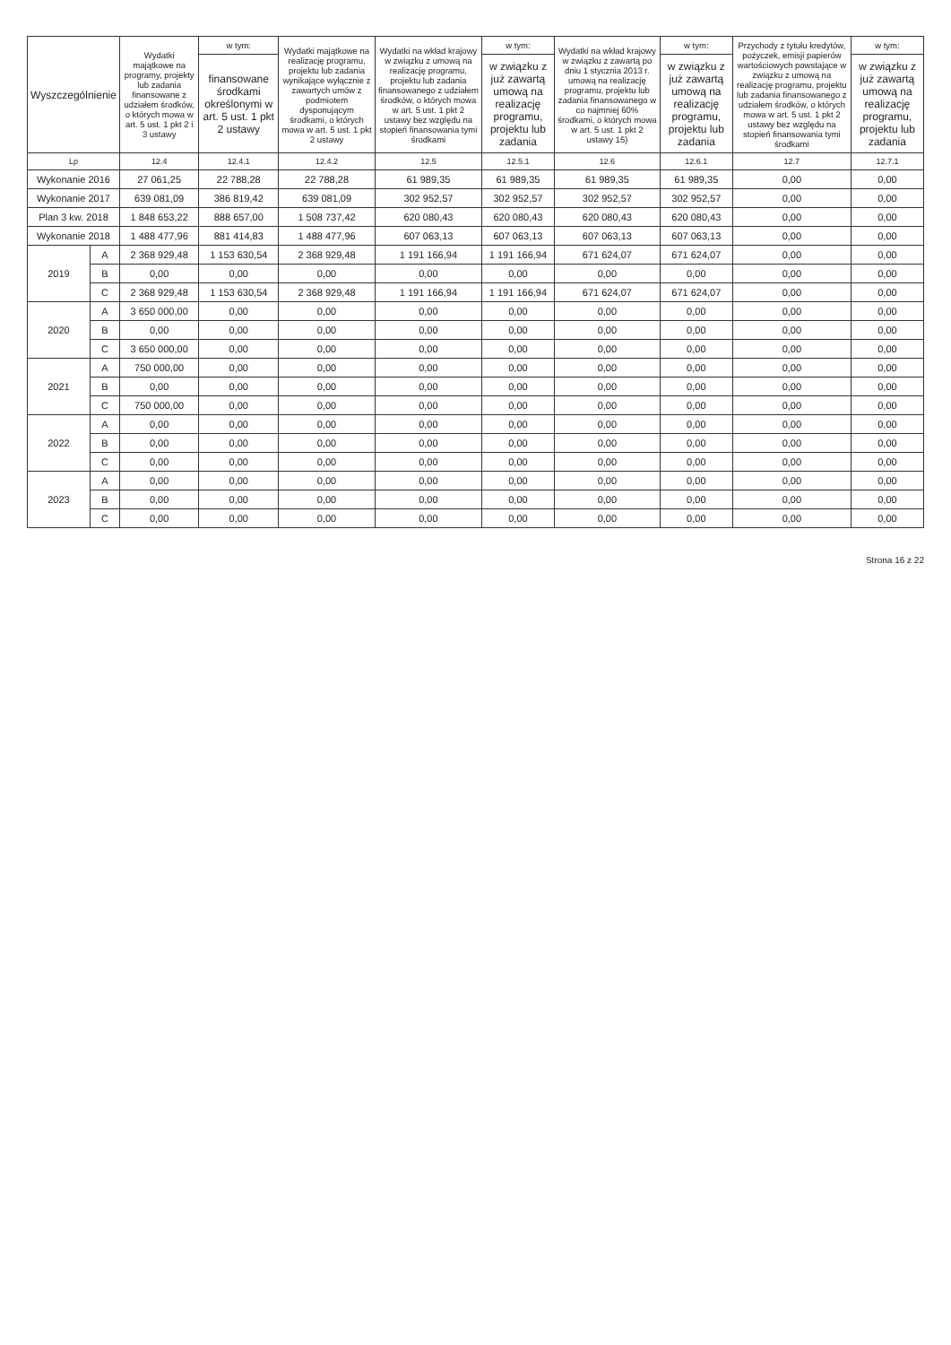| Wyszczególnienie | | Wydatki majątkowe na programy, projekty lub zadania finansowane z udziałem środków, o których mowa w art. 5 ust. 1 pkt 2 i 3 ustawy | w tym: | Wydatki majątkowe na realizację programu, projektu lub zadania wynikające wyłącznie z zawartych umów z podmiotem dysponującym środkami, o których mowa w art. 5 ust. 1 pkt 2 ustawy | Wydatki na wkład krajowy w związku z umową na realizację programu, projektu lub zadania finansowanego z udziałem środków, o których mowa w art. 5 ust. 1 pkt 2 ustawy bez względu na stopień finansowania tymi środkami | w tym: | Wydatki na wkład krajowy w związku z zawartą po dniu 1 stycznia 2013 r. umową na realizację programu, projektu lub zadania finansowanego w co najmniej 60% środkami, o których mowa w art. 5 ust. 1 pkt 2 ustawy 15) | w tym: | Przychody z tytułu kredytów, pożyczek, emisji papierów wartościowych powstające w związku z umową na realizację programu, projektu lub zadania finansowanego z udziałem środków, o których mowa w art. 5 ust. 1 pkt 2 ustawy bez względu na stopień finansowania tymi środkami | w tym: |
| --- | --- | --- | --- | --- | --- | --- | --- | --- | --- | --- |
| | | | finansowane środkami określonymi w art. 5 ust. 1 pkt 2 ustawy | | | w związku z już zawartą umową na realizację programu, projektu lub zadania | | w związku z już zawartą umową na realizację programu, projektu lub zadania | | w związku z już zawartą umową na realizację programu, projektu lub zadania |
| Lp | | 12.4 | 12.4.1 | 12.4.2 | 12.5 | 12.5.1 | 12.6 | 12.6.1 | 12.7 | 12.7.1 |
| Wykonanie 2016 | | 27 061,25 | 22 788,28 | 22 788,28 | 61 989,35 | 61 989,35 | 61 989,35 | 61 989,35 | 0,00 | 0,00 |
| Wykonanie 2017 | | 639 081,09 | 386 819,42 | 639 081,09 | 302 952,57 | 302 952,57 | 302 952,57 | 302 952,57 | 0,00 | 0,00 |
| Plan 3 kw. 2018 | | 1 848 653,22 | 888 657,00 | 1 508 737,42 | 620 080,43 | 620 080,43 | 620 080,43 | 620 080,43 | 0,00 | 0,00 |
| Wykonanie 2018 | | 1 488 477,96 | 881 414,83 | 1 488 477,96 | 607 063,13 | 607 063,13 | 607 063,13 | 607 063,13 | 0,00 | 0,00 |
| 2019 | A | 2 368 929,48 | 1 153 630,54 | 2 368 929,48 | 1 191 166,94 | 1 191 166,94 | 671 624,07 | 671 624,07 | 0,00 | 0,00 |
| | B | 0,00 | 0,00 | 0,00 | 0,00 | 0,00 | 0,00 | 0,00 | 0,00 | 0,00 |
| | C | 2 368 929,48 | 1 153 630,54 | 2 368 929,48 | 1 191 166,94 | 1 191 166,94 | 671 624,07 | 671 624,07 | 0,00 | 0,00 |
| 2020 | A | 3 650 000,00 | 0,00 | 0,00 | 0,00 | 0,00 | 0,00 | 0,00 | 0,00 | 0,00 |
| | B | 0,00 | 0,00 | 0,00 | 0,00 | 0,00 | 0,00 | 0,00 | 0,00 | 0,00 |
| | C | 3 650 000,00 | 0,00 | 0,00 | 0,00 | 0,00 | 0,00 | 0,00 | 0,00 | 0,00 |
| 2021 | A | 750 000,00 | 0,00 | 0,00 | 0,00 | 0,00 | 0,00 | 0,00 | 0,00 | 0,00 |
| | B | 0,00 | 0,00 | 0,00 | 0,00 | 0,00 | 0,00 | 0,00 | 0,00 | 0,00 |
| | C | 750 000,00 | 0,00 | 0,00 | 0,00 | 0,00 | 0,00 | 0,00 | 0,00 | 0,00 |
| 2022 | A | 0,00 | 0,00 | 0,00 | 0,00 | 0,00 | 0,00 | 0,00 | 0,00 | 0,00 |
| | B | 0,00 | 0,00 | 0,00 | 0,00 | 0,00 | 0,00 | 0,00 | 0,00 | 0,00 |
| | C | 0,00 | 0,00 | 0,00 | 0,00 | 0,00 | 0,00 | 0,00 | 0,00 | 0,00 |
| 2023 | A | 0,00 | 0,00 | 0,00 | 0,00 | 0,00 | 0,00 | 0,00 | 0,00 | 0,00 |
| | B | 0,00 | 0,00 | 0,00 | 0,00 | 0,00 | 0,00 | 0,00 | 0,00 | 0,00 |
| | C | 0,00 | 0,00 | 0,00 | 0,00 | 0,00 | 0,00 | 0,00 | 0,00 | 0,00 |
Strona 16 z 22